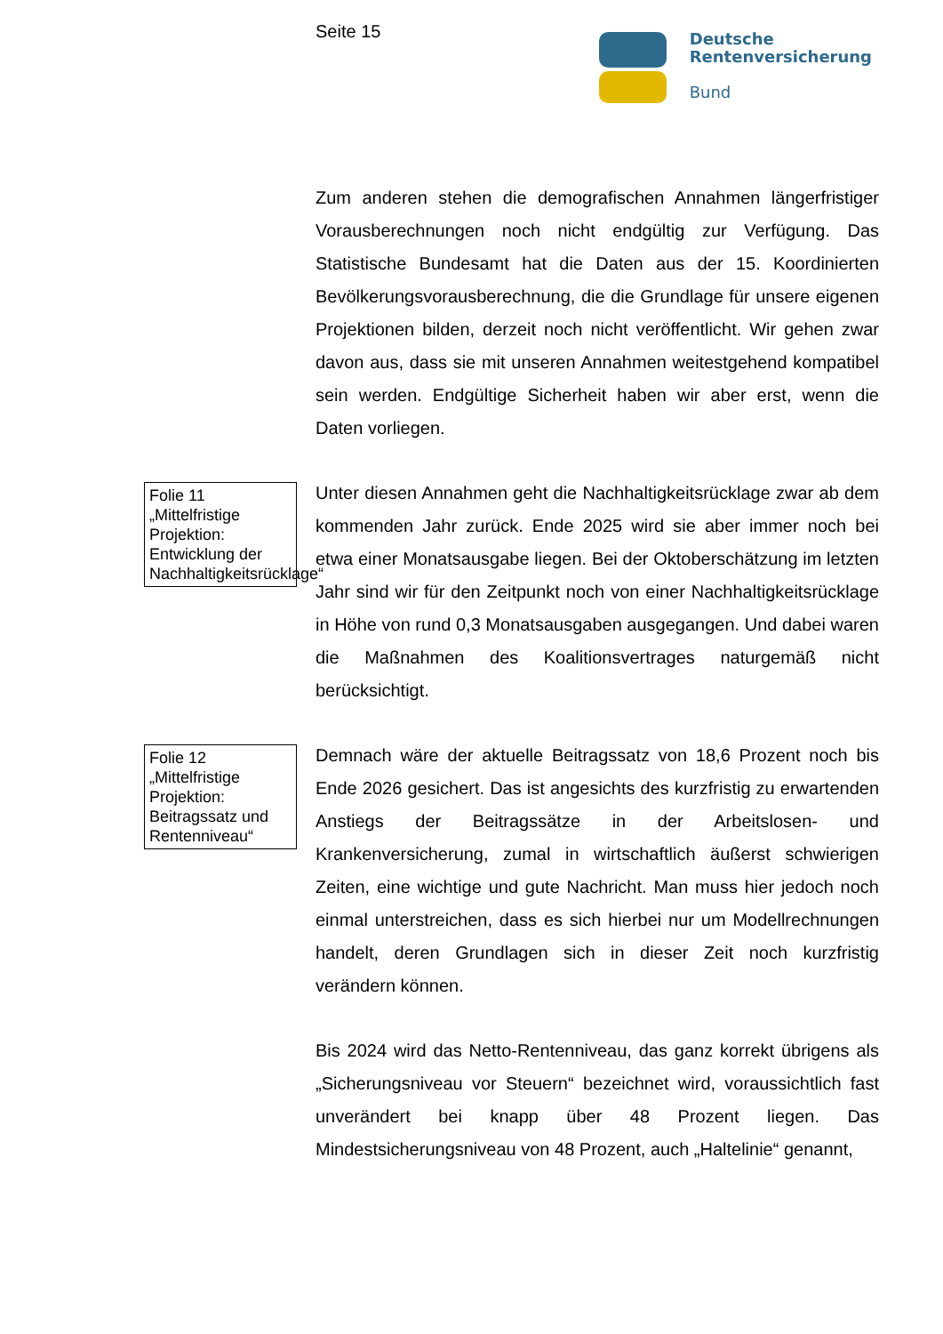Seite 15
Deutsche
Rentenversicherung
Bund
Zum anderen stehen die demografischen Annahmen längerfristiger Vorausberechnungen noch nicht endgültig zur Verfügung. Das Statistische Bundesamt hat die Daten aus der 15. Koordinierten Bevölkerungsvorausberechnung, die die Grundlage für unsere eigenen Projektionen bilden, derzeit noch nicht veröffentlicht. Wir gehen zwar davon aus, dass sie mit unseren Annahmen weitestgehend kompatibel sein werden. Endgültige Sicherheit haben wir aber erst, wenn die Daten vorliegen.
Folie 11 „Mittelfristige Projektion: Entwicklung der Nachhaltigkeitsrücklage“
Unter diesen Annahmen geht die Nachhaltigkeitsrücklage zwar ab dem kommenden Jahr zurück. Ende 2025 wird sie aber immer noch bei etwa einer Monatsausgabe liegen. Bei der Oktoberschätzung im letzten Jahr sind wir für den Zeitpunkt noch von einer Nachhaltigkeitsrücklage in Höhe von rund 0,3 Monatsausgaben ausgegangen. Und dabei waren die Maßnahmen des Koalitionsvertrages naturgemäß nicht berücksichtigt.
Folie 12 „Mittelfristige Projektion: Beitragssatz und Rentenniveau“
Demnach wäre der aktuelle Beitragssatz von 18,6 Prozent noch bis Ende 2026 gesichert. Das ist angesichts des kurzfristig zu erwartenden Anstiegs der Beitragssätze in der Arbeitslosen- und Krankenversicherung, zumal in wirtschaftlich äußerst schwierigen Zeiten, eine wichtige und gute Nachricht. Man muss hier jedoch noch einmal unterstreichen, dass es sich hierbei nur um Modellrechnungen handelt, deren Grundlagen sich in dieser Zeit noch kurzfristig verändern können.
Bis 2024 wird das Netto-Rentenniveau, das ganz korrekt übrigens als „Sicherungsniveau vor Steuern“ bezeichnet wird, voraussichtlich fast unverändert bei knapp über 48 Prozent liegen. Das Mindestsicherungsniveau von 48 Prozent, auch „Haltelinie“ genannt,